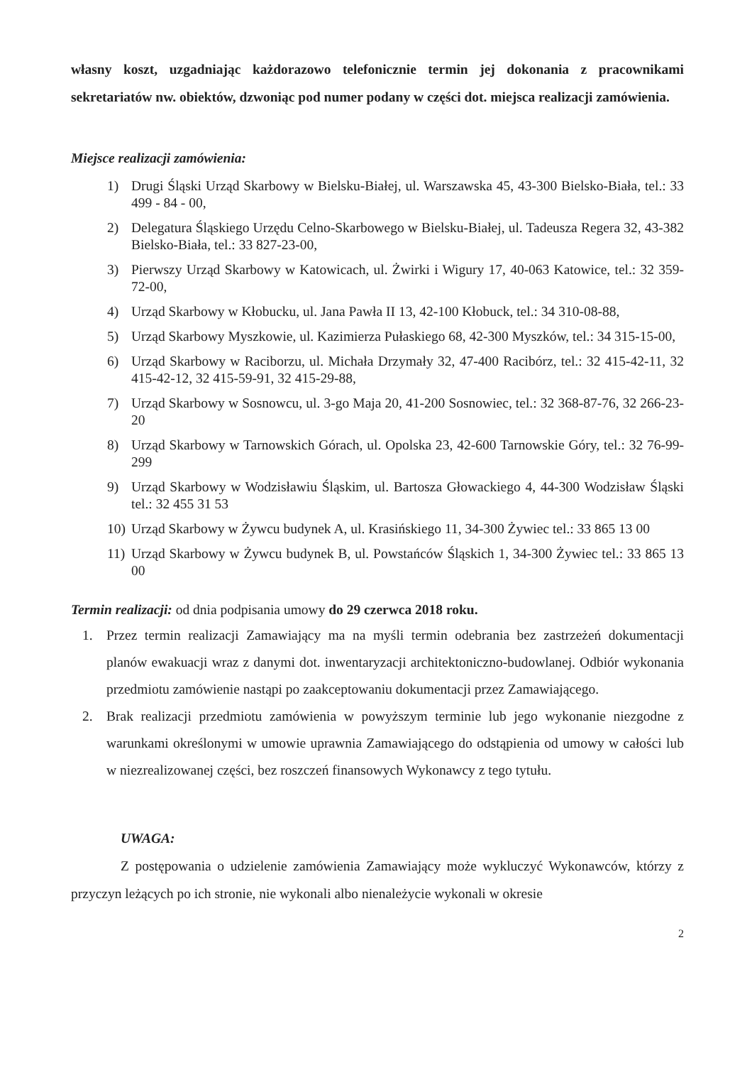własny koszt, uzgadniając każdorazowo telefonicznie termin jej dokonania z pracownikami sekretariatów nw. obiektów, dzwoniąc pod numer podany w części dot. miejsca realizacji zamówienia.
Miejsce realizacji zamówienia:
1) Drugi Śląski Urząd Skarbowy w Bielsku-Białej, ul. Warszawska 45, 43-300 Bielsko-Biała, tel.: 33 499 - 84 - 00,
2) Delegatura Śląskiego Urzędu Celno-Skarbowego w Bielsku-Białej, ul. Tadeusza Regera 32, 43-382 Bielsko-Biała, tel.: 33 827-23-00,
3) Pierwszy Urząd Skarbowy w Katowicach, ul. Żwirki i Wigury 17, 40-063 Katowice, tel.: 32 359-72-00,
4) Urząd Skarbowy w Kłobucku, ul. Jana Pawła II 13, 42-100 Kłobuck, tel.: 34 310-08-88,
5) Urząd Skarbowy Myszkowie, ul. Kazimierza Pułaskiego 68, 42-300 Myszków, tel.: 34 315-15-00,
6) Urząd Skarbowy w Raciborzu, ul. Michała Drzymały 32, 47-400 Racibórz, tel.: 32 415-42-11, 32 415-42-12, 32 415-59-91, 32 415-29-88,
7) Urząd Skarbowy w Sosnowcu, ul. 3-go Maja 20, 41-200 Sosnowiec, tel.: 32 368-87-76, 32 266-23-20
8) Urząd Skarbowy w Tarnowskich Górach, ul. Opolska 23, 42-600 Tarnowskie Góry, tel.: 32 76-99-299
9) Urząd Skarbowy w Wodzisławiu Śląskim, ul. Bartosza Głowackiego 4, 44-300 Wodzisław Śląski tel.: 32 455 31 53
10) Urząd Skarbowy w Żywcu budynek A, ul. Krasińskiego 11, 34-300 Żywiec tel.: 33 865 13 00
11) Urząd Skarbowy w Żywcu budynek B, ul. Powstańców Śląskich 1, 34-300 Żywiec tel.: 33 865 13 00
Termin realizacji: od dnia podpisania umowy do 29 czerwca 2018 roku.
1. Przez termin realizacji Zamawiający ma na myśli termin odebrania bez zastrzeżeń dokumentacji planów ewakuacji wraz z danymi dot. inwentaryzacji architektoniczno-budowlanej. Odbiór wykonania przedmiotu zamówienie nastąpi po zaakceptowaniu dokumentacji przez Zamawiającego.
2. Brak realizacji przedmiotu zamówienia w powyższym terminie lub jego wykonanie niezgodne z warunkami określonymi w umowie uprawnia Zamawiającego do odstąpienia od umowy w całości lub w niezrealizowanej części, bez roszczeń finansowych Wykonawcy z tego tytułu.
UWAGA:
Z postępowania o udzielenie zamówienia Zamawiający może wykluczyć Wykonawców, którzy z przyczyn leżących po ich stronie, nie wykonali albo nienależycie wykonali w okresie
2